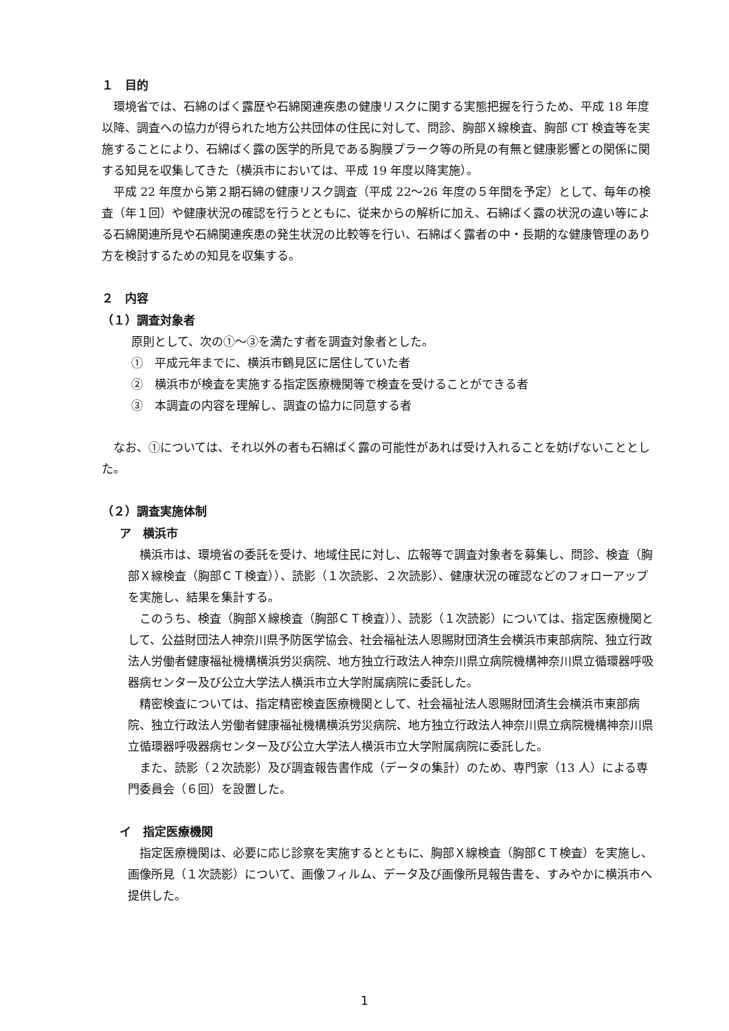１　目的
環境省では、石綿のばく露歴や石綿関連疾患の健康リスクに関する実態把握を行うため、平成 18 年度以降、調査への協力が得られた地方公共団体の住民に対して、問診、胸部Ｘ線検査、胸部 CT 検査等を実施することにより、石綿ばく露の医学的所見である胸膜プラーク等の所見の有無と健康影響との関係に関する知見を収集してきた（横浜市においては、平成 19 年度以降実施）。
平成 22 年度から第２期石綿の健康リスク調査（平成 22〜26 年度の５年間を予定）として、毎年の検査（年１回）や健康状況の確認を行うとともに、従来からの解析に加え、石綿ばく露の状況の違い等による石綿関連所見や石綿関連疾患の発生状況の比較等を行い、石綿ばく露者の中・長期的な健康管理のあり方を検討するための知見を収集する。
２　内容
（１）調査対象者
原則として、次の①〜③を満たす者を調査対象者とした。
①　平成元年までに、横浜市鶴見区に居住していた者
②　横浜市が検査を実施する指定医療機関等で検査を受けることができる者
③　本調査の内容を理解し、調査の協力に同意する者
なお、①については、それ以外の者も石綿ばく露の可能性があれば受け入れることを妨げないこととした。
（２）調査実施体制
ア　横浜市
横浜市は、環境省の委託を受け、地域住民に対し、広報等で調査対象者を募集し、問診、検査（胸部Ｘ線検査（胸部ＣＴ検査））、読影（１次読影、２次読影）、健康状況の確認などのフォローアップを実施し、結果を集計する。
このうち、検査（胸部Ｘ線検査（胸部ＣＴ検査））、読影（１次読影）については、指定医療機関として、公益財団法人神奈川県予防医学協会、社会福祉法人恩賜財団済生会横浜市東部病院、独立行政法人労働者健康福祉機構横浜労災病院、地方独立行政法人神奈川県立病院機構神奈川県立循環器呼吸器病センター及び公立大学法人横浜市立大学附属病院に委託した。
精密検査については、指定精密検査医療機関として、社会福祉法人恩賜財団済生会横浜市東部病院、独立行政法人労働者健康福祉機構横浜労災病院、地方独立行政法人神奈川県立病院機構神奈川県立循環器呼吸器病センター及び公立大学法人横浜市立大学附属病院に委託した。
また、読影（２次読影）及び調査報告書作成（データの集計）のため、専門家（13 人）による専門委員会（６回）を設置した。
イ　指定医療機関
指定医療機関は、必要に応じ診察を実施するとともに、胸部Ｘ線検査（胸部ＣＴ検査）を実施し、画像所見（１次読影）について、画像フィルム、データ及び画像所見報告書を、すみやかに横浜市へ提供した。
1